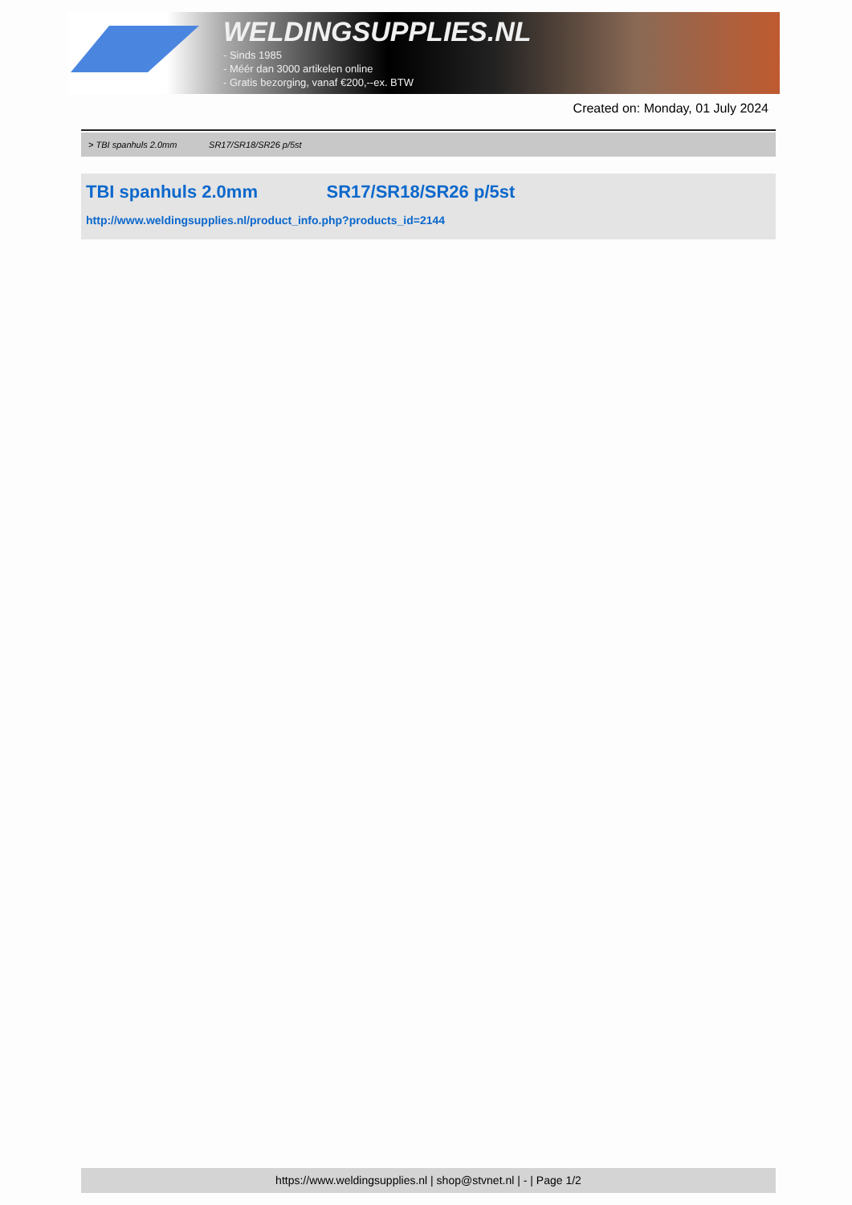WELDINGSUPPLIES.NL
- Sinds 1985
- Méér dan 3000 artikelen online
- Gratis bezorging, vanaf €200,--ex. BTW
Created on: Monday, 01 July 2024
> TBI spanhuls 2.0mm SR17/SR18/SR26 p/5st
TBI spanhuls 2.0mm SR17/SR18/SR26 p/5st
http://www.weldingsupplies.nl/product_info.php?products_id=2144
https://www.weldingsupplies.nl | shop@stvnet.nl | - | Page 1/2